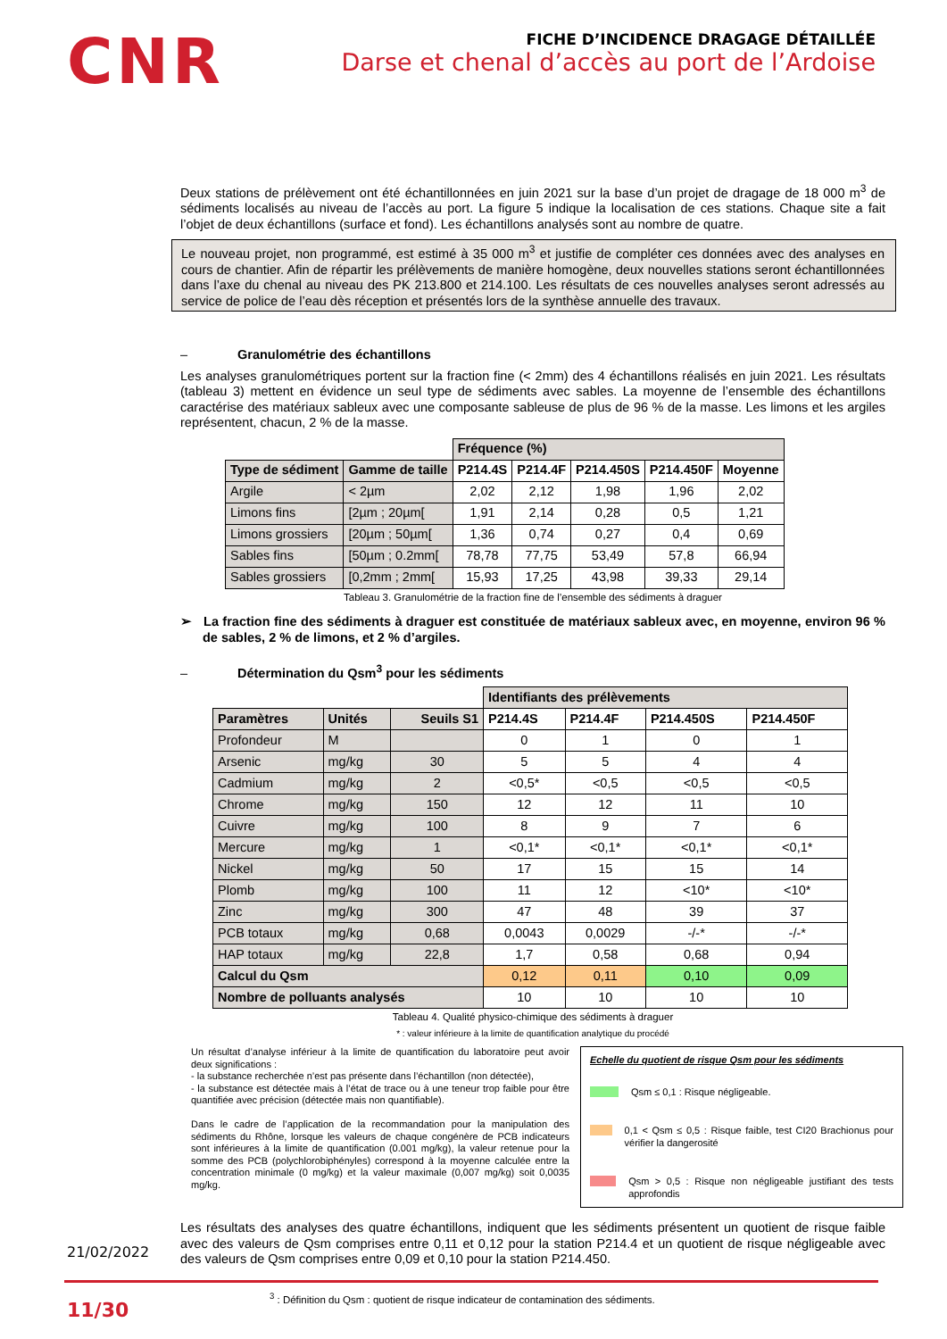CNR
FICHE D’INCIDENCE DRAGAGE DÉTAILLÉE
Darse et chenal d’accès au port de l’Ardoise
Deux stations de prélèvement ont été échantillonnées en juin 2021 sur la base d’un projet de dragage de 18 000 m<sup>3</sup> de sédiments localisés au niveau de l’accès au port. La figure 5 indique la localisation de ces stations. Chaque site a fait l’objet de deux échantillons (surface et fond). Les échantillons analysés sont au nombre de quatre.
Le nouveau projet, non programmé, est estimé à 35 000 m<sup>3</sup> et justifie de compléter ces données avec des analyses en cours de chantier. Afin de répartir les prélèvements de manière homogène, deux nouvelles stations seront échantillonnées dans l’axe du chenal au niveau des PK 213.800 et 214.100. Les résultats de ces nouvelles analyses seront adressés au service de police de l’eau dès réception et présentés lors de la synthèse annuelle des travaux.
– Granulométrie des échantillons
Les analyses granulométriques portent sur la fraction fine (< 2mm) des 4 échantillons réalisés en juin 2021. Les résultats (tableau 3) mettent en évidence un seul type de sédiments avec sables. La moyenne de l’ensemble des échantillons caractérise des matériaux sableux avec une composante sableuse de plus de 96 % de la masse. Les limons et les argiles représentent, chacun, 2 % de la masse.
| | | Fréquence (%) | | | | |
| Type de sédiment | Gamme de taille | P214.4S | P214.4F | P214.450S | P214.450F | Moyenne |
| Argile | < 2µm | 2,02 | 2,12 | 1,98 | 1,96 | 2,02 |
| Limons fins | [2µm ; 20µm[ | 1,91 | 2,14 | 0,28 | 0,5 | 1,21 |
| Limons grossiers | [20µm ; 50µm[ | 1,36 | 0,74 | 0,27 | 0,4 | 0,69 |
| Sables fins | [50µm ; 0.2mm[ | 78,78 | 77,75 | 53,49 | 57,8 | 66,94 |
| Sables grossiers | [0,2mm ; 2mm[ | 15,93 | 17,25 | 43,98 | 39,33 | 29,14 |
Tableau 3. Granulométrie de la fraction fine de l’ensemble des sédiments à draguer
➢ La fraction fine des sédiments à draguer est constituée de matériaux sableux avec, en moyenne, environ 96 % de sables, 2 % de limons, et 2 % d’argiles.
– Détermination du Qsm<sup>3</sup> pour les sédiments
| | | | Identifiants des prélèvements | | | |
| Paramètres | Unités | Seuils S1 | P214.4S | P214.4F | P214.450S | P214.450F |
| Profondeur | M | | 0 | 1 | 0 | 1 |
| Arsenic | mg/kg | 30 | 5 | 5 | 4 | 4 |
| Cadmium | mg/kg | 2 | <0,5* | <0,5 | <0,5 | <0,5 |
| Chrome | mg/kg | 150 | 12 | 12 | 11 | 10 |
| Cuivre | mg/kg | 100 | 8 | 9 | 7 | 6 |
| Mercure | mg/kg | 1 | <0,1* | <0,1* | <0,1* | <0,1* |
| Nickel | mg/kg | 50 | 17 | 15 | 15 | 14 |
| Plomb | mg/kg | 100 | 11 | 12 | <10* | <10* |
| Zinc | mg/kg | 300 | 47 | 48 | 39 | 37 |
| PCB totaux | mg/kg | 0,68 | 0,0043 | 0,0029 | -/-* | -/-* |
| HAP totaux | mg/kg | 22,8 | 1,7 | 0,58 | 0,68 | 0,94 |
| Calcul du Qsm | | | 0,12 | 0,11 | 0,10 | 0,09 |
| Nombre de polluants analysés | | | 10 | 10 | 10 | 10 |
Tableau 4. Qualité physico-chimique des sédiments à draguer
* : valeur inférieure à la limite de quantification analytique du procédé
Un résultat d’analyse inférieur à la limite de quantification du laboratoire peut avoir deux significations :
- la substance recherchée n’est pas présente dans l’échantillon (non détectée),
- la substance est détectée mais à l’état de trace ou à une teneur trop faible pour être quantifiée avec précision (détectée mais non quantifiable).
Dans le cadre de l’application de la recommandation pour la manipulation des sédiments du Rhône, lorsque les valeurs de chaque congénère de PCB indicateurs sont inférieures à la limite de quantification (0.001 mg/kg), la valeur retenue pour la somme des PCB (polychlorobiphényles) correspond à la moyenne calculée entre la concentration minimale (0 mg/kg) et la valeur maximale (0,007 mg/kg) soit 0,0035 mg/kg.
Echelle du quotient de risque Qsm pour les sédiments
Qsm ≤ 0,1 : Risque négligeable.
0,1 < Qsm ≤ 0,5 : Risque faible, test CI20 Brachionus pour vérifier la dangerosité
Qsm > 0,5 : Risque non négligeable justifiant des tests approfondis
Les résultats des analyses des quatre échantillons, indiquent que les sédiments présentent un quotient de risque faible avec des valeurs de Qsm comprises entre 0,11 et 0,12 pour la station P214.4 et un quotient de risque négligeable avec des valeurs de Qsm comprises entre 0,09 et 0,10 pour la station P214.450.
<sup>3</sup> : Définition du Qsm : quotient de risque indicateur de contamination des sédiments.
21/02/2022
11/30